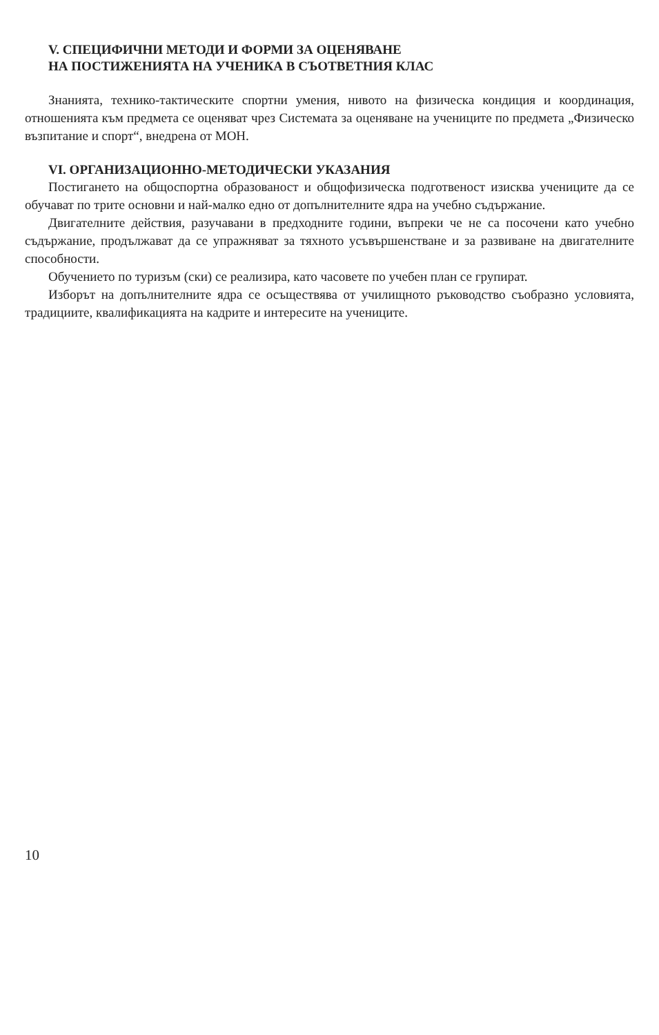V. СПЕЦИФИЧНИ МЕТОДИ И ФОРМИ ЗА ОЦЕНЯВАНЕ
НА ПОСТИЖЕНИЯТА НА УЧЕНИКА В СЪОТВЕТНИЯ КЛАС
Знанията, технико-тактическите спортни умения, нивото на физическа кондиция и координация, отношенията към предмета се оценяват чрез Системата за оценяване на учениците по предмета „Физическо възпитание и спорт“, внедрена от МОН.
VI. ОРГАНИЗАЦИОННО-МЕТОДИЧЕСКИ УКАЗАНИЯ
Постигането на общоспортна образованост и общофизическа подготвеност изисква учениците да се обучават по трите основни и най-малко едно от допълнителните ядра на учебно съдържание.
Двигателните действия, разучавани в предходните години, въпреки че не са посочени като учебно съдържание, продължават да се упражняват за тяхното усъвършенстване и за развиване на двигателните способности.
Обучението по туризъм (ски) се реализира, като часовете по учебен план се групират.
Изборът на допълнителните ядра се осъществява от училищното ръководство съобразно условията, традициите, квалификацията на кадрите и интересите на учениците.
10